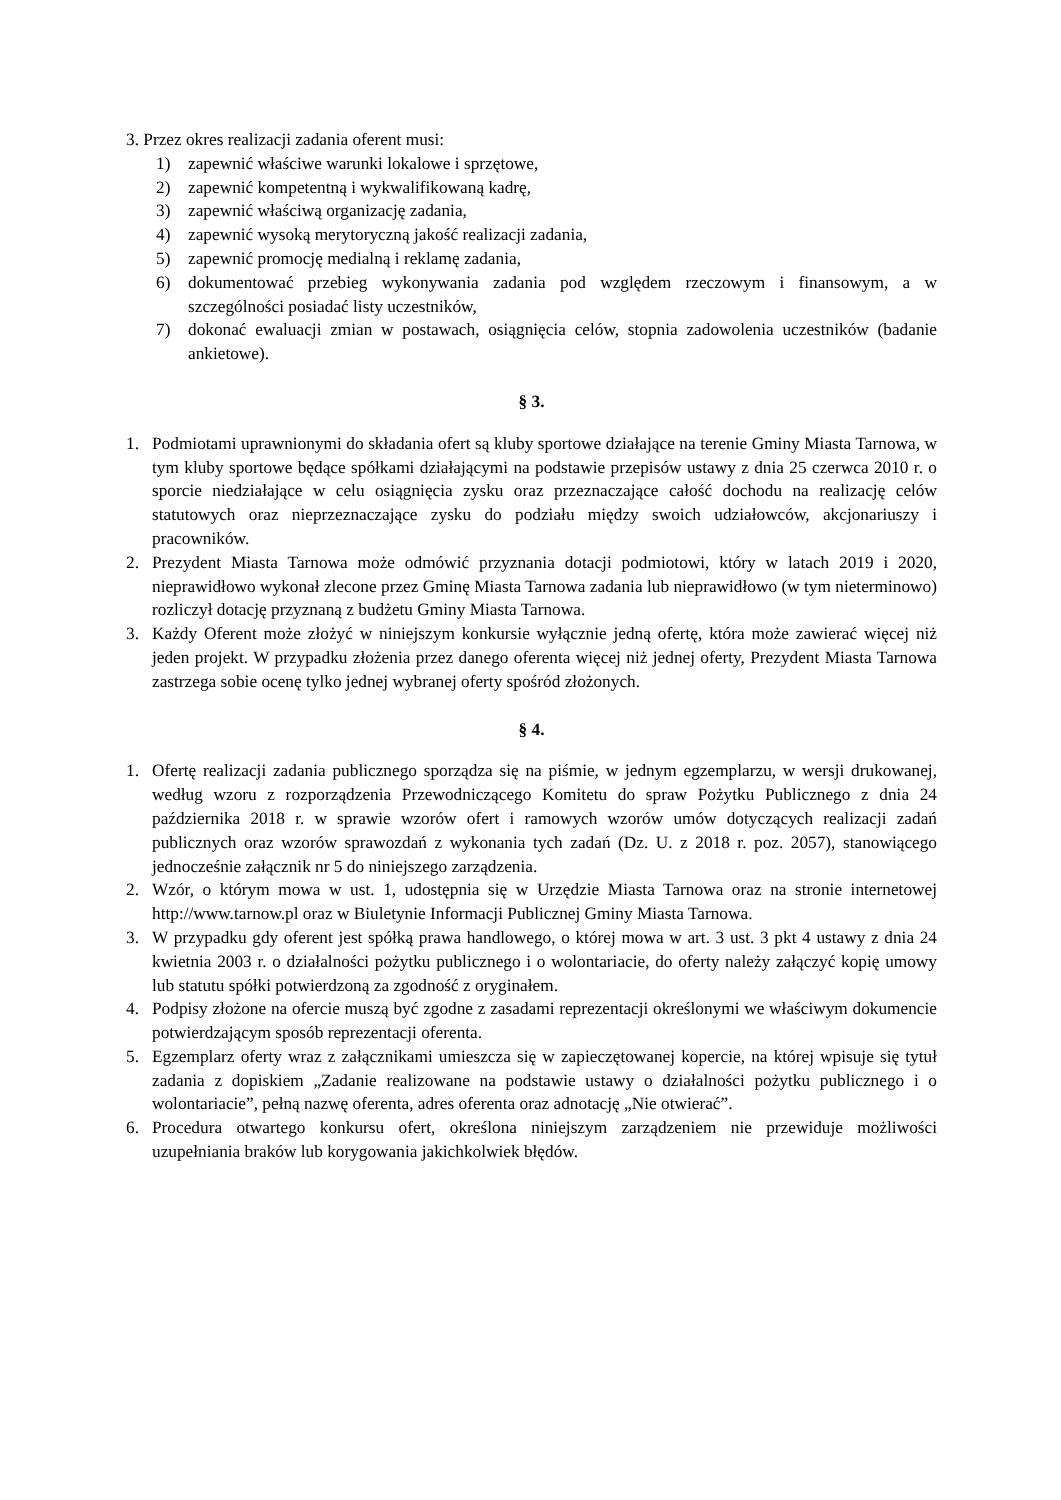3. Przez okres realizacji zadania oferent musi:
1) zapewnić właściwe warunki lokalowe i sprzętowe,
2) zapewnić kompetentną i wykwalifikowaną kadrę,
3) zapewnić właściwą organizację zadania,
4) zapewnić wysoką merytoryczną jakość realizacji zadania,
5) zapewnić promocję medialną i reklamę zadania,
6) dokumentować przebieg wykonywania zadania pod względem rzeczowym i finansowym, a w szczególności posiadać listy uczestników,
7) dokonać ewaluacji zmian w postawach, osiągnięcia celów, stopnia zadowolenia uczestników (badanie ankietowe).
§ 3.
1. Podmiotami uprawnionymi do składania ofert są kluby sportowe działające na terenie Gminy Miasta Tarnowa, w tym kluby sportowe będące spółkami działającymi na podstawie przepisów ustawy z dnia 25 czerwca 2010 r. o sporcie niedziałające w celu osiągnięcia zysku oraz przeznaczające całość dochodu na realizację celów statutowych oraz nieprzeznaczające zysku do podziału między swoich udziałowców, akcjonariuszy i pracowników.
2. Prezydent Miasta Tarnowa może odmówić przyznania dotacji podmiotowi, który w latach 2019 i 2020, nieprawidłowo wykonał zlecone przez Gminę Miasta Tarnowa zadania lub nieprawidłowo (w tym nieterminowo) rozliczył dotację przyznaną z budżetu Gminy Miasta Tarnowa.
3. Każdy Oferent może złożyć w niniejszym konkursie wyłącznie jedną ofertę, która może zawierać więcej niż jeden projekt. W przypadku złożenia przez danego oferenta więcej niż jednej oferty, Prezydent Miasta Tarnowa zastrzega sobie ocenę tylko jednej wybranej oferty spośród złożonych.
§ 4.
1. Ofertę realizacji zadania publicznego sporządza się na piśmie, w jednym egzemplarzu, w wersji drukowanej, według wzoru z rozporządzenia Przewodniczącego Komitetu do spraw Pożytku Publicznego z dnia 24 października 2018 r. w sprawie wzorów ofert i ramowych wzorów umów dotyczących realizacji zadań publicznych oraz wzorów sprawozdań z wykonania tych zadań (Dz. U. z 2018 r. poz. 2057), stanowiącego jednocześnie załącznik nr 5 do niniejszego zarządzenia.
2. Wzór, o którym mowa w ust. 1, udostępnia się w Urzędzie Miasta Tarnowa oraz na stronie internetowej http://www.tarnow.pl oraz w Biuletynie Informacji Publicznej Gminy Miasta Tarnowa.
3. W przypadku gdy oferent jest spółką prawa handlowego, o której mowa w art. 3 ust. 3 pkt 4 ustawy z dnia 24 kwietnia 2003 r. o działalności pożytku publicznego i o wolontariacie, do oferty należy załączyć kopię umowy lub statutu spółki potwierdzoną za zgodność z oryginałem.
4. Podpisy złożone na ofercie muszą być zgodne z zasadami reprezentacji określonymi we właściwym dokumencie potwierdzającym sposób reprezentacji oferenta.
5. Egzemplarz oferty wraz z załącznikami umieszcza się w zapieczętowanej kopercie, na której wpisuje się tytuł zadania z dopiskiem „Zadanie realizowane na podstawie ustawy o działalności pożytku publicznego i o wolontariacie”, pełną nazwę oferenta, adres oferenta oraz adnotację „Nie otwierać”.
6. Procedura otwartego konkursu ofert, określona niniejszym zarządzeniem nie przewiduje możliwości uzupełniania braków lub korygowania jakichkolwiek błędów.